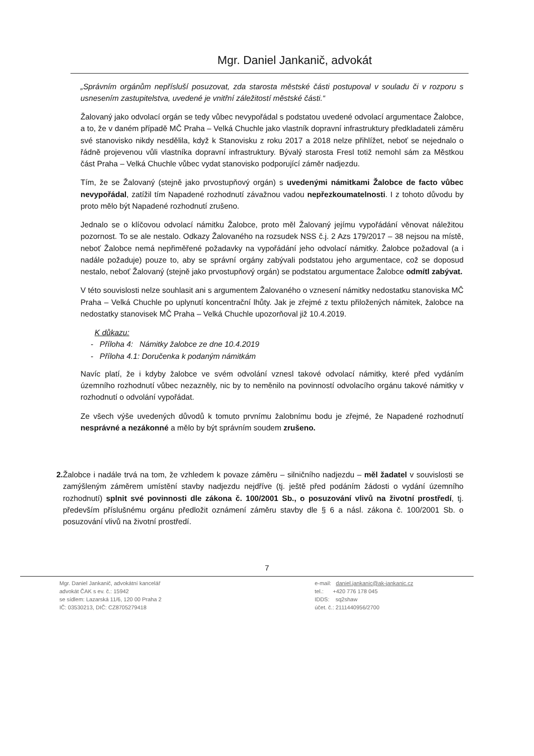Mgr. Daniel Jankanič, advokát
„Správním orgánům nepřísluší posuzovat, zda starosta městské části postupoval v souladu či v rozporu s usnesením zastupitelstva, uvedené je vnitřní záležitostí městské části.“
Žalovaný jako odvolací orgán se tedy vůbec nevypořádal s podstatou uvedené odvolací argumentace Žalobce, a to, že v daném případě MČ Praha – Velká Chuchle jako vlastník dopravní infrastruktury předkladateli záměru své stanovisko nikdy nesdělila, když k Stanovisku z roku 2017 a 2018 nelze přihlížet, neboť se nejednalo o řádně projevenou vůli vlastníka dopravní infrastruktury. Bývalý starosta Fresl totiž nemohl sám za Městkou část Praha – Velká Chuchle vůbec vydat stanovisko podporující záměr nadjezdu.
Tím, že se Žalovaný (stejně jako prvostupňový orgán) s uvedenými námitkami Žalobce de facto vůbec nevypořádal, zatížil tím Napadené rozhodnutí závažnou vadou nepřezkoumatelnosti. I z tohoto důvodu by proto mělo být Napadené rozhodnutí zrušeno.
Jednalo se o klíčovou odvolací námitku Žalobce, proto měl Žalovaný jejímu vypořádání věnovat náležitou pozornost. To se ale nestalo. Odkazy Žalovaného na rozsudek NSS č.j. 2 Azs 179/2017 – 38 nejsou na místě, neboť Žalobce nemá nepřiměřené požadavky na vypořádání jeho odvolací námitky. Žalobce požadoval (a i nadále požaduje) pouze to, aby se správní orgány zabývali podstatou jeho argumentace, což se doposud nestalo, neboť Žalovaný (stejně jako prvostupňový orgán) se podstatou argumentace Žalobce odmítl zabývat.
V této souvislosti nelze souhlasit ani s argumentem Žalovaného o vznesení námitky nedostatku stanoviska MČ Praha – Velká Chuchle po uplynutí koncentrační lhůty. Jak je zřejmé z textu přiložených námitek, žalobce na nedostatky stanovisek MČ Praha – Velká Chuchle upozorňoval již 10.4.2019.
K důkazu:
- Příloha 4: Námitky žalobce ze dne 10.4.2019
- Příloha 4.1: Doručenka k podaným námitkám
Navíc platí, že i kdyby žalobce ve svém odvolání vznesl takové odvolací námitky, které před vydáním územního rozhodnutí vůbec nezazněly, nic by to neměnilo na povinností odvolacího orgánu takové námitky v rozhodnutí o odvolání vypořádat.
Ze všech výše uvedených důvodů k tomuto prvnímu žalobnímu bodu je zřejmé, že Napadené rozhodnutí nesprávné a nezákonné a mělo by být správním soudem zrušeno.
2. Žalobce i nadále trvá na tom, že vzhledem k povaze záměru – silničního nadjezdu – měl žadatel v souvislosti se zamýšleným záměrem umístění stavby nadjezdu nejdříve (tj. ještě před podáním žádosti o vydání územního rozhodnutí) splnit své povinnosti dle zákona č. 100/2001 Sb., o posuzování vlivů na životní prostředí, tj. především příslušnému orgánu předložit oznámení záměru stavby dle § 6 a násl. zákona č. 100/2001 Sb. o posuzování vlivů na životní prostředí.
7
Mgr. Daniel Jankanič, advokátní kancelář
advokát ČAK s ev. č.: 15942
se sídlem: Lazarská 11/6, 120 00 Praha 2
IČ: 03530213, DIČ: CZ8705279418
e-mail: daniel.jankanic@ak-jankanic.cz
tel.: +420 776 178 045
IDDS: sq2shaw
účet. č.: 2111440956/2700